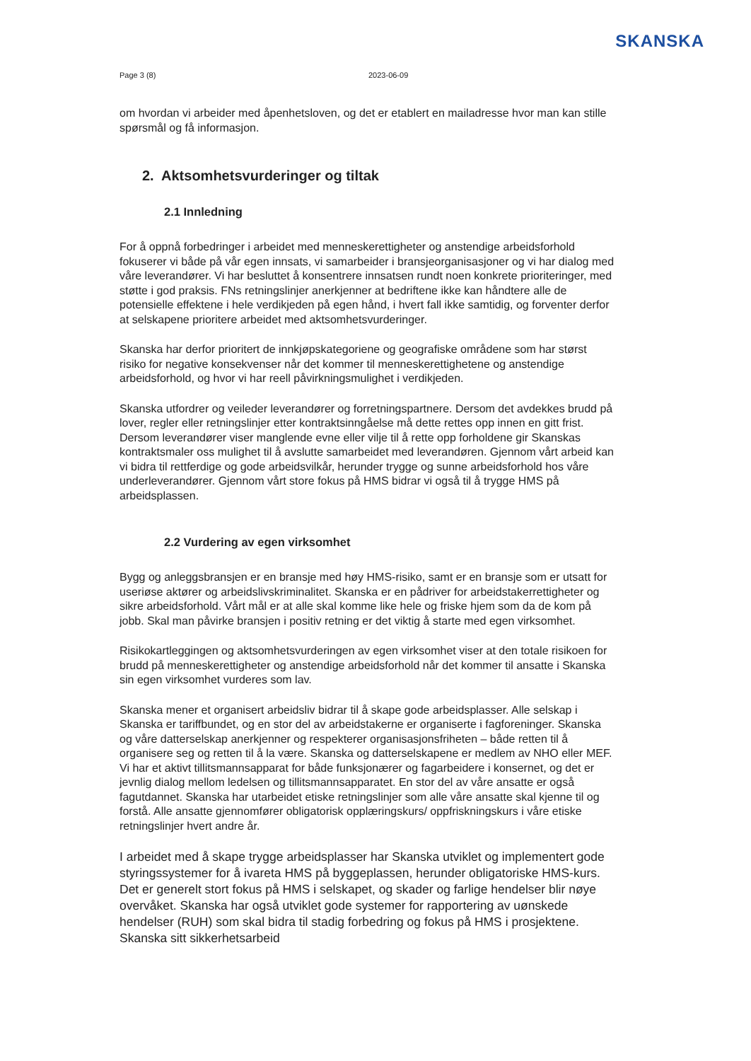SKANSKA
Page 3 (8) 2023-06-09
om hvordan vi arbeider med åpenhetsloven, og det er etablert en mailadresse hvor man kan stille spørsmål og få informasjon.
2. Aktsomhetsvurderinger og tiltak
2.1 Innledning
For å oppnå forbedringer i arbeidet med menneskerettigheter og anstendige arbeidsforhold fokuserer vi både på vår egen innsats, vi samarbeider i bransjeorganisasjoner og vi har dialog med våre leverandører. Vi har besluttet å konsentrere innsatsen rundt noen konkrete prioriteringer, med støtte i god praksis. FNs retningslinjer anerkjenner at bedriftene ikke kan håndtere alle de potensielle effektene i hele verdikjeden på egen hånd, i hvert fall ikke samtidig, og forventer derfor at selskapene prioritere arbeidet med aktsomhetsvurderinger.
Skanska har derfor prioritert de innkjøpskategoriene og geografiske områdene som har størst risiko for negative konsekvenser når det kommer til menneskerettighetene og anstendige arbeidsforhold, og hvor vi har reell påvirkningsmulighet i verdikjeden.
Skanska utfordrer og veileder leverandører og forretningspartnere. Dersom det avdekkes brudd på lover, regler eller retningslinjer etter kontraktsinngåelse må dette rettes opp innen en gitt frist. Dersom leverandører viser manglende evne eller vilje til å rette opp forholdene gir Skanskas kontraktsmaler oss mulighet til å avslutte samarbeidet med leverandøren. Gjennom vårt arbeid kan vi bidra til rettferdige og gode arbeidsvilkår, herunder trygge og sunne arbeidsforhold hos våre underleverandører. Gjennom vårt store fokus på HMS bidrar vi også til å trygge HMS på arbeidsplassen.
2.2 Vurdering av egen virksomhet
Bygg og anleggsbransjen er en bransje med høy HMS-risiko, samt er en bransje som er utsatt for useriøse aktører og arbeidslivskriminalitet. Skanska er en pådriver for arbeidstakerrettigheter og sikre arbeidsforhold. Vårt mål er at alle skal komme like hele og friske hjem som da de kom på jobb. Skal man påvirke bransjen i positiv retning er det viktig å starte med egen virksomhet.
Risikokartleggingen og aktsomhetsvurderingen av egen virksomhet viser at den totale risikoen for brudd på menneskerettigheter og anstendige arbeidsforhold når det kommer til ansatte i Skanska sin egen virksomhet vurderes som lav.
Skanska mener et organisert arbeidsliv bidrar til å skape gode arbeidsplasser. Alle selskap i Skanska er tariffbundet, og en stor del av arbeidstakerne er organiserte i fagforeninger. Skanska og våre datterselskap anerkjenner og respekterer organisasjonsfriheten – både retten til å organisere seg og retten til å la være. Skanska og datterselskapene er medlem av NHO eller MEF. Vi har et aktivt tillitsmannsapparat for både funksjonærer og fagarbeidere i konsernet, og det er jevnlig dialog mellom ledelsen og tillitsmannsapparatet. En stor del av våre ansatte er også fagutdannet. Skanska har utarbeidet etiske retningslinjer som alle våre ansatte skal kjenne til og forstå. Alle ansatte gjennomfører obligatorisk opplæringskurs/ oppfriskningskurs i våre etiske retningslinjer hvert andre år.
I arbeidet med å skape trygge arbeidsplasser har Skanska utviklet og implementert gode styringssystemer for å ivareta HMS på byggeplassen, herunder obligatoriske HMS-kurs. Det er generelt stort fokus på HMS i selskapet, og skader og farlige hendelser blir nøye overvåket. Skanska har også utviklet gode systemer for rapportering av uønskede hendelser (RUH) som skal bidra til stadig forbedring og fokus på HMS i prosjektene. Skanska sitt sikkerhetsarbeid